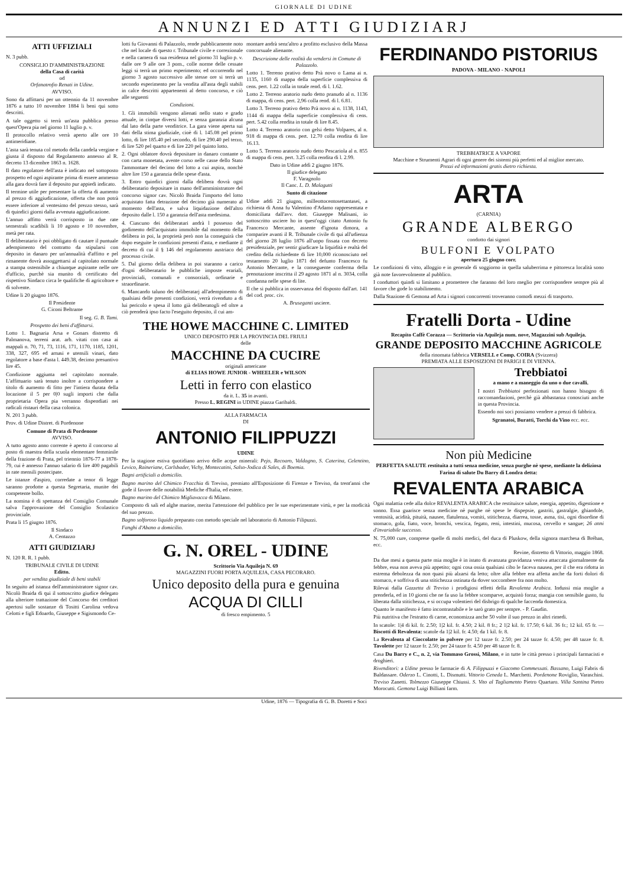GIORNALE DI UDINE
ANNUNZI ED ATTI GIUDIZIARJ
ATTI UFFIZIALI
N. 3 pubb.
CONSIGLIO D'AMMINISTRAZIONE
della Casa di carità
od
Orfanatrofio Renati in Udine.
AVVISO.
Sono da affittarsi per un ottennio da 11 novembre 1876 a tutto 10 novembre 1884 li beni qui sotto descritti.
A tale oggetto si terrà un'asta pubblica presso quest'Opera pia nel giorno 11 luglio p. v.
Il protocollo relativo verrà aperto alle ore 10 antimeridiane.
L'asta sarà tenuta col metodo della candela vergine e giusta il disposto dal Regolamento annesso al R. decreto 13 dicembre 1863 n. 1628.
Il dato regolatore dell'asta è indicato nel sottoposto prospetto ed ogni aspirante prima di essere ammesso alla gara dovrà fare il deposito pur appiedi indicato.
Il termine utile per presentare la offerta di aumento al prezzo di aggiudicazione, offerta che non potrà essere inferiore al ventesimo del prezzo stesso, sarà di quindici giorni dalla avvenuta aggiudicazione.
L'annuo affitto verrà corrisposto in due rate semestrali scadibili li 10 agosto e 10 novembre, metà per rata.
Il deliberatario è poi obbligato di cautare il puntuale adempimento del contratto da stipularsi con deposito in danaro per un'annualità d'affitto e pel rimanente dovrà assoggettarsi al capitolato normale a stampa ostensibile a chiunque aspirante nelle ore d'ufficio, purchè sia munito di certificato del rispettivo Sindaco circa le qualifiche di agricoltore e di solvente.
Udine li 20 giugno 1876.
Il Presidente
G. Ciconi Beltrame
Il seg. G. B. Tami.
Prospetto dei beni d'affittarsi.
Lotto 1. Bagnaria Arsa e Gonars distretto di Palmanova, terreni arat. arb. vitati con casa ai mappali n. 70, 71, 73, 1116, 171, 1170, 1185, 1201, 338, 327, 695 ed arnasi e utensili vinari, dato regolatore a base d'asta l. 449.38, decimo presuntivo lire 45.
Condizione aggiunta nel capitolato normale. L'affittuario sarà tenuto inoltre a corrispondere a titolo di aumento di fitto per l'intiera durata della locazione il 5 per 0|0 sugli importi che dalla proprietaria Opera pia verranno dispendiati nei radicali ristauri della casa colonica.
N. 201 3 pubb.
Prov. di Udine Distret. di Pordenone
Comune di Prata di Pordenone
AVVISO.
A tutto agosto anno corrente è aperto il concorso al posto di maestra della scuola elementare femminile della frazione di Prata, pel triennio 1876-77 a 1878-79, cui è annesso l'annuo salario di lire 400 pagabili in rate mensili postecipate.
Le istanze d'aspiro, corredate a tenor di legge saranno prodotte a questa Segretaria, munite dei competente bollo.
La nomina è di spettanza del Consiglio Comunale salva l'approvazione del Consiglio Scolastico provinciale.
Prata li 15 giugno 1876.
Il Sindaco
A. Centazzo
ATTI GIUDIZIARJ
N. 120 R. R. 1 pubb.
TRIBUNALE CIVILE DI UDINE
Editto.
per vendita giudiziale di beni stabili
In seguito ad istanza dell'amministratore signor cav. Nicolò Braida di qui il sottoscritto giudice delegato alla ulteriore trattazione del Concorso dei creditori apertosi sulle sostanze di Tositti Carolina vedova Celotti e figli Edoardo, Giuseppe e Sigismondo Ce-
lotti fu Giovanni di Palazzolo, rende pubblicamente noto che nel locale di questo r. Tribunale civile e correzionale e nella camera di sua residenza nel giorno 31 luglio p. v. dalle ore 9 alle ore 3 pom., colle norme delle cessate leggi si terrà un primo esperimento; ed occorrendo nel giorno 3 agosto successivo alle stesse ore si terrà un secondo esperimento per la vendita all'asta degli stabili in calce descritti appartenenti al detto concorso, e ciò alle seguenti
Condizioni.
1. Gli immobili vengono alienati nello stato e grado attuale, in cinque diversi lotti, e senza garanzia alcuna dal lato della parte venditrice. La gara viene aperta sui dati della stima giudiziale, cioè di l. 145.08 pel primo lotto, di lire 185.40 pel secondo, di lire 290.40 pel terzo, di lire 520 pel quarto e di lire 220 pel quinto lotto.
2. Ogni oblatore dovrà depositare in danaro contante o con carta monetata, avente corso nelle casse dello Stato l'ammontare del decimo del lotto a cui aspira, nonchè altre lire 150 a garanzia delle spese d'asta.
3. Entro quindici giorni dalla delibera dovrà ogni deliberatario depositare in mano dell'amministratore del concorso signor cav. Nicolò Braida l'importo del lotto acquistato fatta detrazione del decimo già numerato al momento dell'asta, e salva liquidazione dell'altro deposito dalle l. 150 a garanzia dell'asta medesima.
4. Ciascuno dei deliberatari andrà l possesso del godimento dell'acquistato immobile dal momento della delibera in poi, la proprietà però non la conseguirà che dopo eseguite le condizioni presenti d'asta, e mediante il decreto di cui il § 146 del regolamento austriaco del processo civile.
5. Dal giorno della delibera in poi staranno a carico d'ogni deliberatario le pubbliche imposte erariali, provinciali, comunali e consorziali, ordinarie e straordinarie.
6. Mancando taluno dei deliberatarj all'adempimento di qualsiasi delle presenti condizioni, verrà rivenduto a di lui pericolo e spesa il lotto già deliberatogli ed oltre a ciò prenderà ipso facto l'eseguito deposito, il cui am-
montare andrà senz'altro a profitto esclusivo della Massa concorsuale alienante.
Descrizione delle realità da vendersi in Comune di Palazzolo.
Lotto 1. Terreno prativo detto Prà novo o Lama ai n. 1135, 1160 di mappa della superficie complessiva di cens. pert. 1.22 colla in totale rend. di l. 1.62.
Lotto 2. Terreno aratorio nudo detto pranudo al n. 1136 di mappa, di cens. pert. 2,96 colla rend. di l. 6.81.
Lotto 3. Terreno prativo detto Prà novo ai n. 1138, 1143, 1144 di mappa della superficie complessiva di cens. pert. 5.42 colla rendita in totale di lire 8.45.
Lotto 4. Terreno aratorio con gelsi detto Volpares, al n. 918 di mappa di cens. pert. 12.70 colla rendita di lire 16.13.
Lotto 5. Terreno aratorio nudo detto Pescariola al n. 855 di mappa di cens. pert. 3.25 colla rendita di l. 2.99.
Dato in Udine addì 2 giugno 1876.
Il giudice delegato
F. Varagnolo
Il Canc. L. D. Malagutti
Sunto di citazione
Udine addì 21 giugno, milleottocentosettantasei, a richiesta di Anna fu Valentino d'Adamo rappresentata e domiciliata dall'avv. dott. Giuseppe Malisani, io sottoscritto usciere ho in quest'oggi citato Antonio fu Francesco Mercante, assente d'ignota dimora, a comparire avanti il R. Tribunale civile di qui all'udienza del giorno 28 luglio 1876 all'uopo fissata con decreto presidenziale, per sentir giudicare la liquidità e realtà del credito della richiedente di lire 10,000 riconosciuto nel testamento 20 luglio 1871 del defunto Francesco fu Antonio Mercante, e la conseguente conferma della prenotazione inscritta il 29 agosto 1871 al n. 3034, colla condanna nelle spese di lite.
Il che si pubblica in osservanza del disposto dall'art. 141 del cod. proc. civ.
A. Bruseganti usciere.
THE HOWE MACCHINE C. LIMITED
UNICO DEPOSITO PER LA PROVINCIA DEL FRIULI
delle
MACCHINE DA CUCIRE
originali americane
di ELIAS HOWE JUNIOR - WHEELER e WILSON
Letti in ferro con elastico
da it. L. 35 in avanti.
Presso L. REGINI in UDINE piazza Garibaldi.
ALLA FARMACIA
DI
ANTONIO FILIPPUZZI
UDINE
Per la stagione estiva quotidiano arrivo delle acque minerali: Pejo, Recoaro, Valdagno, S. Caterina, Celentino, Levico, Raineriane, Carlsbader, Vichy, Montecatini, Salso-Jodica di Sales, di Boemia.
Bagni artificiali a domicilio.
Bagno marino del Chimico Fracchia di Treviso, premiato all'Esposizione di Firenze e Treviso, da trent'anni che gode il favore delle notabilità Mediche d'Italia, ed estere.
Bagno marino del Chimico Migliavacca di Milano.
Composto di sali ed alghe marine, merita l'attenzione del pubblico per le sue esperimentate virtù, e per la modicità del suo prezzo.
Bagno solforoso liquido preparato con metodo speciale nel laboratorio di Antonio Filipuzzi.
Fanghi d'Abano a domicilio.
G. N. OREL - UDINE
Scrittorio Via Aquileja N. 69
MAGAZZINI FUORI PORTA AQUILEJA, CASA PECORARO.
Unico deposito della pura e genuina
ACQUA DI CILLI
di fresco empimento. 5
FERDINANDO PISTORIUS
PADOVA - MILANO - NAPOLI
TREBBIATRICE A VAPORE
Macchine e Strumenti Agrari di ogni genere dei sistemi più perfetti ed al miglior mercato.
Prezzi ed informazioni gratis dietro richiesta.
ARTA
(CARNIA)
GRANDE ALBERGO
condotto dai signori
BULFONI E VOLPATO
apertura 25 giugno corr.
Le condizioni di vitto, alloggio e in generale di soggiorno in quella saluberrima e pittoresca località sono già note favorevolmente al pubblico.
I conduttori quindi si limitano a promettere che faranno del loro meglio per corrispondere sempre più al favore che gode lo stabilimento.
Dalla Stazione di Gemona ad Arta i signori concorrenti troveranno comodi mezzi di trasporto.
Fratelli Dorta - Udine
Recapito Caffè Corazza — Scrittorio via Aquileja num. nove, Magazzini sub Aquileja.
GRANDE DEPOSITO MACCHINE AGRICOLE
della rinomata fabbrica VERSELL e Comp. COIRA (Svizzera)
PREMIATA ALLE ESPOSIZIONI DI PARIGI E DI VIENNA.
Trebbiatoi
a mano e a maneggio da uno o due cavalli.
I nostri Trebbiatoi perfezionati non hanno bisogno di raccomandazioni, perchè già abbastanza conosciuti anche in questa Provincia.
Essendo noi soci possiamo vendere a prezzi di fabbrica.
Sgranatoi, Buratti, Torchi da Vino ecc. ecc.
Non più Medicine
PERFETTA SALUTE restituita a tutti senza medicine, senza purghe nè spese, mediante la deliziosa Farina di salute Du Barry di Londra detta:
REVALENTA ARABICA
Ogni malattia cede alla dolce REVALENTA ARABICA che restituisce salute, energia, appetito, digestione e sonno. Essa guarisce senza medicine nè purghe nè spese le dispepsie, gastriti, gastralgie, ghiandole, ventosità, acidità, pituità, nausee, flatulenza, vomiti, stitichezza, diarrea, tosse, asma, tisi, ogni disordine di stomaco, gola, fiato, voce, bronchi, vescica, fegato, reni, intestini, mucosa, cervello e sangue; 26 anni d'invariabile successo.
N. 75,000 cure, comprese quelle di molti medici, del duca di Pluskow, della signora marchesa di Bréhan, ecc.
Revine, distretto di Vittorio, maggio 1868.
Da due mesi a questa parte mia moglie è in istato di avanzata gravidanza veniva attaccata giornalmente da febbre, essa non aveva più appetito; ogni cosa ossia qualsiasi cibo le faceva nausea, per il che era ridotta in estrema debolezza da non quasi più alzarsi da letto; oltre alla febbre era affetta anche da forti dolori di stomaco, e soffriva di una stitichezza ostinata da dover soccombere fra non molto.
Rilevai dalla Gazzetta di Treviso i prodigiosi effetti della Revalenta Arabica. Indussi mia moglie a prenderla, ed in 10 giorni che ne fa uso la febbre scomparve, acquistò forza; mangia con sensibile gusto, fu liberata dalla stitichezza, e si occupa volentieri del disbrigo di qualche faccenda domestica.
Quanto le manifesto è fatto incontrastabile e le sarò grato per sempre. - P. Gaudin.
Più nutritiva che l'estratto di carne, economizza anche 50 volte il suo prezzo in altri rimedi.
In scatole: 1|4 di kil. fr. 2.50; 1|2 kil. fr. 4.50; 2 kil. 8 fr.; 2 1|2 kil. fr. 17.50; 6 kil. 36 fr.; 12 kil. 65 fr. — Biscotti di Revalenta: scatole da 1|2 kil. fr. 4.50; da 1 kil. fr. 8.
La Revalenta al Cioccolatte in polvere per 12 tazze fr. 2.50; per 24 tazze fr. 4.50; per 48 tazze fr. 8. Tavolette per 12 tazze fr. 2.50; per 24 tazze fr. 4.50 per 48 tazze fr. 8.
Casa Du Barry e C., n. 2, via Tommaso Grossi, Milano, e in tutte le città presso i principali farmacisti e droghieri.
Rivenditori: a Udine presso le farmacie di A. Filippuzzi e Giacomo Commessati. Bassano, Luigi Fabris di Baldassare. Oderzo L. Cinotti, L. Dismutti. Vittorio Ceneda L. Marchetti. Pordenone Roviglio, Varaschini. Treviso Zanetti. Tolmezzo Giuseppe Chiussi. S. Vito al Tagliamento Pietro Quartaro. Villa Santina Pietro Morocutti. Gemona Luigi Billiani farm.
Udine, 1876 — Tipografia di G. B. Doretti e Soci